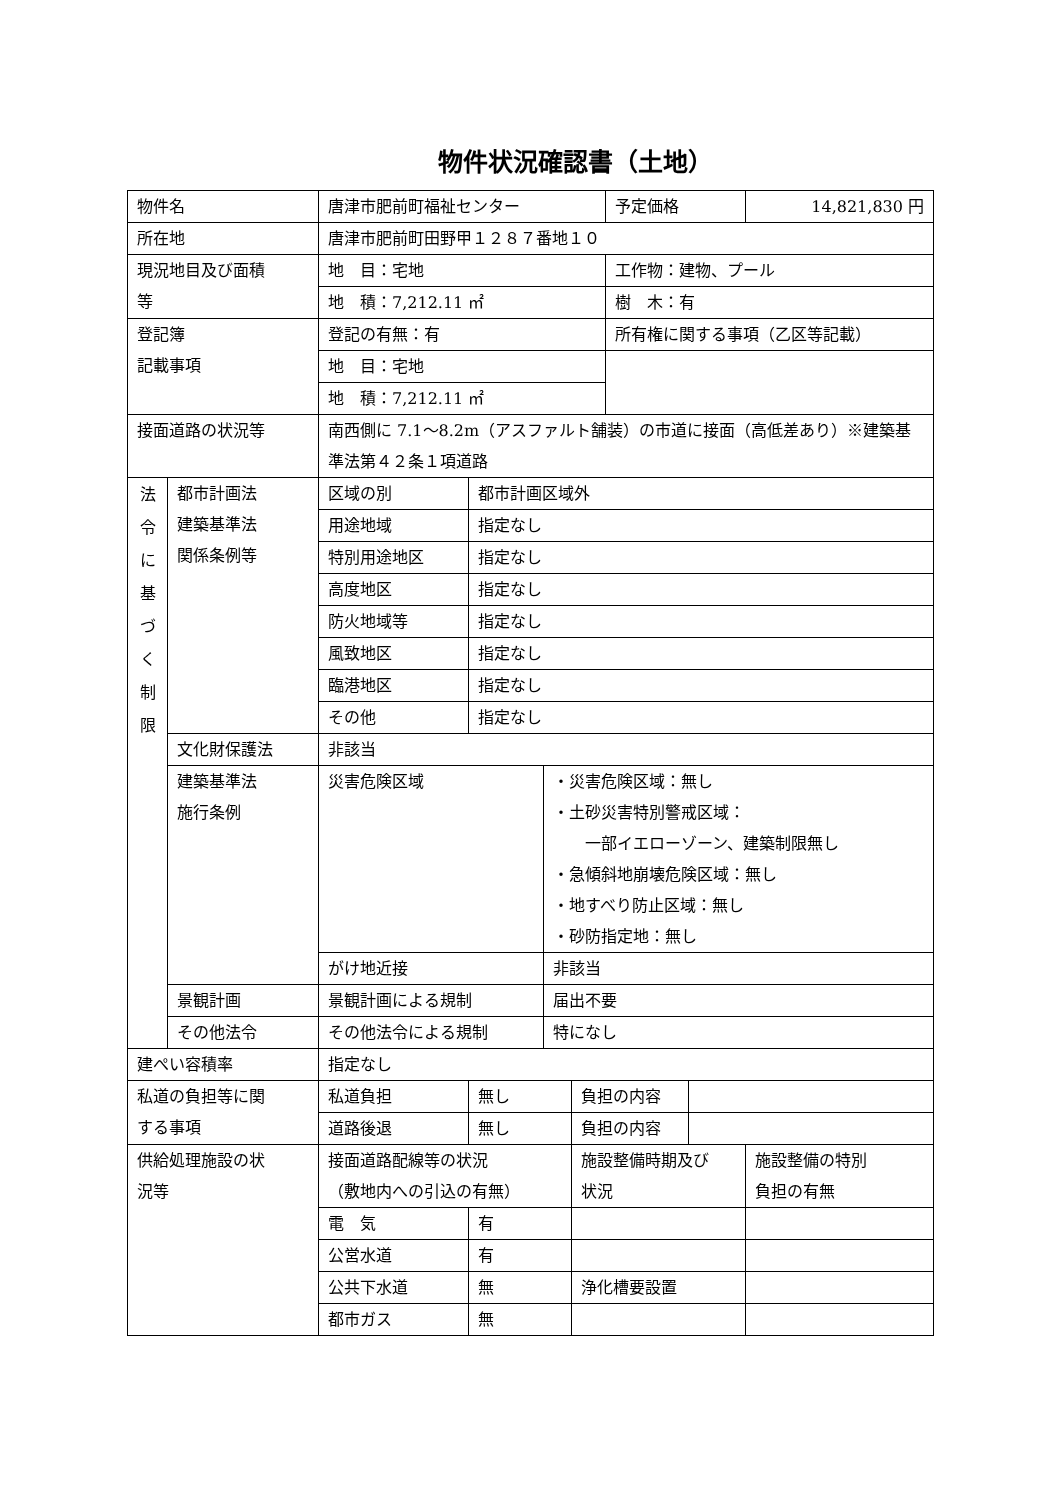物件状況確認書（土地）
| 物件名 | | 唐津市肥前町福祉センター | | | | 予定価格 | | 14,821,830 円 |
| 所在地 | | 唐津市肥前町田野甲１２８７番地１０ | | | | | | |
| 現況地目及び面積 等 | | 地 目：宅地 | | | | 工作物：建物、プール | | |
| | | 地 積：7,212.11 ㎡ | | | | 樹 木：有 | | |
| 登記簿 記載事項 | | 登記の有無：有 | | | | 所有権に関する事項（乙区等記載） | | |
| | | 地 目：宅地 | | | | | | |
| | | 地 積：7,212.11 ㎡ | | | | | | |
| 接面道路の状況等 | | 南西側に 7.1～8.2m（アスファルト舗装）の市道に接面（高低差あり）※建築基準法第４２条１項道路 | | | | | | |
| 法 令 に 基 づ く 制 限 | 都市計画法 建築基準法 関係条例等 | 区域の別 | 都市計画区域外 | | | | | |
| | | 用途地域 | 指定なし | | | | | |
| | | 特別用途地区 | 指定なし | | | | | |
| | | 高度地区 | 指定なし | | | | | |
| | | 防火地域等 | 指定なし | | | | | |
| | | 風致地区 | 指定なし | | | | | |
| | | 臨港地区 | 指定なし | | | | | |
| | | その他 | 指定なし | | | | | |
| | 文化財保護法 | 非該当 | | | | | | |
| | 建築基準法 施行条例 | 災害危険区域 | | ・災害危険区域：無し ・土砂災害特別警戒区域： 一部イエローゾーン、建築制限無し ・急傾斜地崩壊危険区域：無し ・地すべり防止区域：無し ・砂防指定地：無し | | | | |
| | | がけ地近接 | | 非該当 | | | | |
| | 景観計画 | 景観計画による規制 | | 届出不要 | | | | |
| | その他法令 | その他法令による規制 | | 特になし | | | | |
| 建ぺい容積率 | | 指定なし | | | | | | |
| 私道の負担等に関 する事項 | | 私道負担 | 無し | | 負担の内容 | | | |
| | | 道路後退 | 無し | | 負担の内容 | | | |
| 供給処理施設の状 況等 | | 接面道路配線等の状況 （敷地内への引込の有無） | | | 施設整備時期及び 状況 | | | 施設整備の特別 負担の有無 |
| | | 電 気 | 有 | | | | | |
| | | 公営水道 | 有 | | | | | |
| | | 公共下水道 | 無 | | 浄化槽要設置 | | | |
| | | 都市ガス | 無 | | | | | |